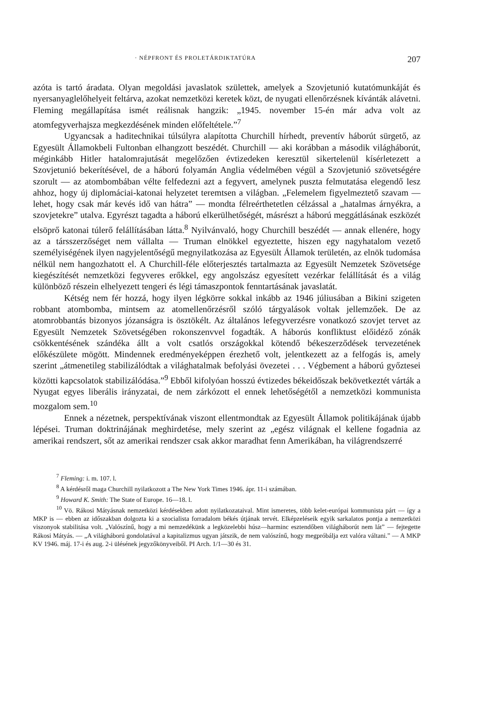· NÉPFRONT ÉS PROLETÁRDIKTATÚRA 207
azóta is tartó áradata. Olyan megoldási javaslatok születtek, amelyek a Szovjetunió kutatómunkáját és nyersanyaglelőhelyeit feltárva, azokat nemzetközi keretek közt, de nyugati ellenőrzésnek kívánták alávetni. Fleming megállapítása ismét reálisnak hangzik: „1945. november 15-én már adva volt az atomfegyverhajsza megkezdésének minden előfeltétele.”<sup>7</sup>
Ugyancsak a haditechnikai túlsúlyra alapította Churchill hírhedt, preventív háborút sürgető, az Egyesült Államokbeli Fultonban elhangzott beszédét. Churchill — aki korábban a második világháborút, méginkább Hitler hatalomrajutását megelőzően évtizedeken keresztül sikertelenül kísérletezett a Szovjetunió bekerítésével, de a háború folyamán Anglia védelmében végül a Szovjetunió szövetségére szorult — az atombombában vélte felfedezni azt a fegyvert, amelynek puszta felmutatása elegendő lesz ahhoz, hogy új diplomáciai-katonai helyzetet teremtsen a világban. „Felemelem figyelmeztető szavam — lehet, hogy csak már kevés idő van hátra” — mondta félreérthetetlen célzással a „hatalmas árnyékra, a szovjetekre” utalva. Egyrészt tagadta a háború elkerülhetőségét, másrészt a háború meggátlásának eszközét elsöprő katonai túlerő felállításában látta.<sup>8</sup> Nyilvánvaló, hogy Churchill beszédét — annak ellenére, hogy az a társszerzőséget nem vállalta — Truman elnökkel egyeztette, hiszen egy nagyhatalom vezető személyiségének ilyen nagyjelentőségű megnyilatkozása az Egyesült Államok területén, az elnök tudomása nélkül nem hangozhatott el. A Churchill-féle előterjesztés tartalmazta az Egyesült Nemzetek Szövetsége kiegészítését nemzetközi fegyveres erőkkel, egy angolszász egyesített vezérkar felállítását és a világ különböző részein elhelyezett tengeri és légi támaszpontok fenntartásának javaslatát.
Kétség nem fér hozzá, hogy ilyen légkörre sokkal inkább az 1946 júliusában a Bikini szigeten robbant atombomba, mintsem az atomellenőrzésről szóló tárgyalások voltak jellemzőek. De az atomrobbantás bizonyos józanságra is ösztökélt. Az általános lefegyverzésre vonatkozó szovjet tervet az Egyesült Nemzetek Szövetségében rokonszenvvel fogadták. A háborús konfliktust előidéző zónák csökkentésének szándéka állt a volt csatlós országokkal kötendő békeszerződések tervezetének előkészülete mögött. Mindennek eredményeképpen érezhető volt, jelentkezett az a felfogás is, amely szerint „átmenetileg stabilizálódtak a világhatalmak befolyási övezetei . . . Végbement a háború győztesei közötti kapcsolatok stabilizálódása.”<sup>9</sup> Ebből kifolyóan hosszú évtizedes békeidőszak bekövetkeztét várták a Nyugat egyes liberális irányzatai, de nem zárkózott el ennek lehetőségétől a nemzetközi kommunista mozgalom sem.<sup>10</sup>
Ennek a nézetnek, perspektívának viszont ellentmondtak az Egyesült Államok politikájának újabb lépései. Truman doktrinájának meghirdetése, mely szerint az „egész világnak el kellene fogadnia az amerikai rendszert, sőt az amerikai rendszer csak akkor maradhat fenn Amerikában, ha világrendszerré
<sup>7</sup> Fleming: i. m. 107. l.
<sup>8</sup> A kérdésről maga Churchill nyilatkozott a The New York Times 1946. ápr. 11-i számában.
<sup>9</sup> Howard K. Smith: The State of Europe. 16—18. l.
<sup>10</sup> Vö. Rákosi Mátyásnak nemzetközi kérdésekben adott nyilatkozataival. Mint ismeretes, több kelet-európai kommunista párt — így a MKP is — ebben az időszakban dolgozta ki a szocialista forradalom békés útjának tervét. Elképzeléseik egyik sarkalatos pontja a nemzetközi viszonyok stabilitása volt. „Valószínű, hogy a mi nemzedékünk a legközelebbi húsz—harminc esztendőben világháborút nem lát” — fejtegette Rákosi Mátyás. — „A világháború gondolatával a kapitalizmus ugyan játszik, de nem valószínű, hogy megpróbálja ezt valóra váltani.” — A MKP KV 1946. máj. 17-i és aug. 2-i ülésének jegyzőkönyveiből. PI Arch. 1/1—30 és 31.